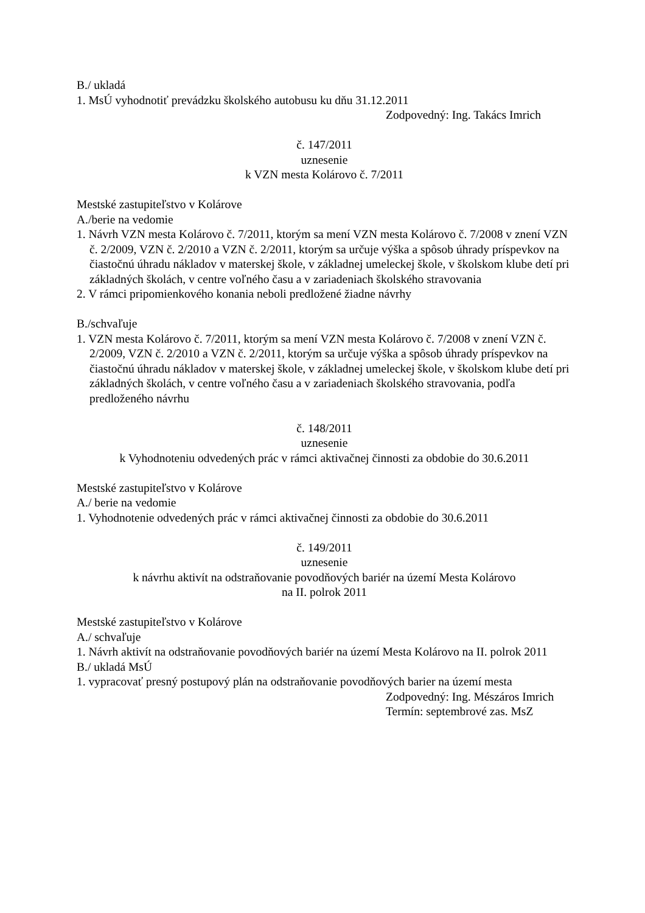B./ ukladá
1. MsÚ vyhodnotiť prevádzku školského autobusu ku dňu 31.12.2011
Zodpovedný: Ing. Takács Imrich
č. 147/2011
uznesenie
k VZN mesta Kolárovo č. 7/2011
Mestské zastupiteľstvo v Kolárove
A./berie na vedomie
1. Návrh VZN mesta Kolárovo č. 7/2011, ktorým sa mení VZN mesta Kolárovo č. 7/2008 v znení VZN č. 2/2009, VZN č. 2/2010 a VZN č. 2/2011, ktorým sa určuje výška a spôsob úhrady príspevkov na čiastočnú úhradu nákladov v materskej škole, v základnej umeleckej škole, v školskom klube detí pri základných školách, v centre voľného času a v zariadeniach školského stravovania
2. V rámci pripomienkového konania neboli predložené žiadne návrhy
B./schvaľuje
1. VZN mesta Kolárovo č. 7/2011, ktorým sa mení VZN mesta Kolárovo č. 7/2008 v znení VZN č. 2/2009, VZN č. 2/2010 a VZN č. 2/2011, ktorým sa určuje výška a spôsob úhrady príspevkov na čiastočnú úhradu nákladov v materskej škole, v základnej umeleckej škole, v školskom klube detí pri základných školách, v centre voľného času a v zariadeniach školského stravovania, podľa predloženého návrhu
č. 148/2011
uznesenie
k Vyhodnoteniu odvedených prác v rámci aktivačnej činnosti za obdobie do 30.6.2011
Mestské zastupiteľstvo v Kolárove
A./ berie na vedomie
1. Vyhodnotenie odvedených prác v rámci aktivačnej činnosti za obdobie do 30.6.2011
č. 149/2011
uznesenie
k návrhu aktivít na odstraňovanie povodňových bariér na území Mesta Kolárovo
na II. polrok 2011
Mestské zastupiteľstvo v Kolárove
A./ schvaľuje
1. Návrh aktivít na odstraňovanie povodňových bariér na území Mesta Kolárovo na II. polrok 2011
B./ ukladá MsÚ
1. vypracovať presný postupový plán na odstraňovanie povodňových barier na území mesta
Zodpovedný: Ing. Mészáros Imrich
Termín: septembrové zas. MsZ